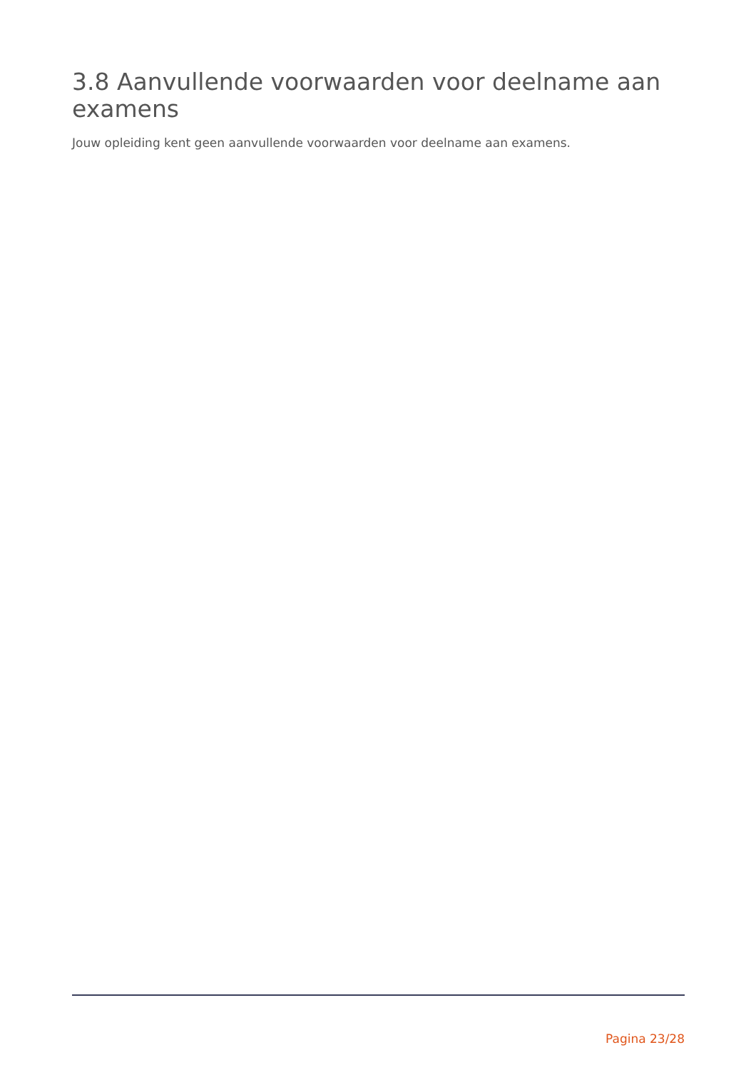3.8 Aanvullende voorwaarden voor deelname aan examens
Jouw opleiding kent geen aanvullende voorwaarden voor deelname aan examens.
Pagina 23/28